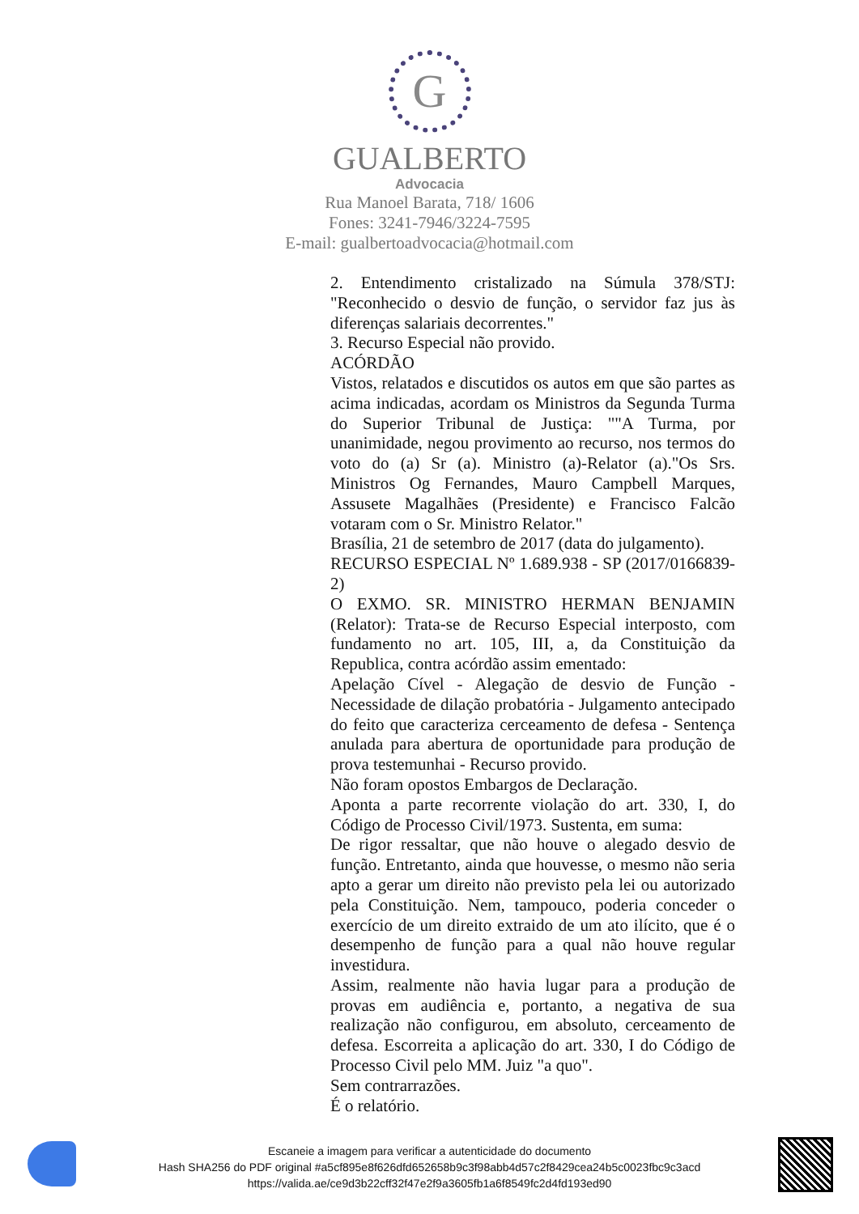G
GUALBERTO
Advocacia
Rua Manoel Barata, 718/ 1606
Fones: 3241-7946/3224-7595
E-mail: gualbertoadvocacia@hotmail.com
2. Entendimento cristalizado na Súmula 378/STJ: "Reconhecido o desvio de função, o servidor faz jus às diferenças salariais decorrentes."
3. Recurso Especial não provido.
ACÓRDÃO
Vistos, relatados e discutidos os autos em que são partes as acima indicadas, acordam os Ministros da Segunda Turma do Superior Tribunal de Justiça: ""A Turma, por unanimidade, negou provimento ao recurso, nos termos do voto do (a) Sr (a). Ministro (a)-Relator (a)."Os Srs. Ministros Og Fernandes, Mauro Campbell Marques, Assusete Magalhães (Presidente) e Francisco Falcão votaram com o Sr. Ministro Relator."
Brasília, 21 de setembro de 2017 (data do julgamento).
RECURSO ESPECIAL Nº 1.689.938 - SP (2017/0166839-2)
O EXMO. SR. MINISTRO HERMAN BENJAMIN (Relator): Trata-se de Recurso Especial interposto, com fundamento no art. 105, III, a, da Constituição da Republica, contra acórdão assim ementado:
Apelação Cível - Alegação de desvio de Função - Necessidade de dilação probatória - Julgamento antecipado do feito que caracteriza cerceamento de defesa - Sentença anulada para abertura de oportunidade para produção de prova testemunhai - Recurso provido.
Não foram opostos Embargos de Declaração.
Aponta a parte recorrente violação do art. 330, I, do Código de Processo Civil/1973. Sustenta, em suma:
De rigor ressaltar, que não houve o alegado desvio de função. Entretanto, ainda que houvesse, o mesmo não seria apto a gerar um direito não previsto pela lei ou autorizado pela Constituição. Nem, tampouco, poderia conceder o exercício de um direito extraido de um ato ilícito, que é o desempenho de função para a qual não houve regular investidura.
Assim, realmente não havia lugar para a produção de provas em audiência e, portanto, a negativa de sua realização não configurou, em absoluto, cerceamento de defesa. Escorreita a aplicação do art. 330, I do Código de Processo Civil pelo MM. Juiz "a quo".
Sem contrarrazões.
É o relatório.
Escaneie a imagem para verificar a autenticidade do documento
Hash SHA256 do PDF original #a5cf895e8f626dfd652658b9c3f98abb4d57c2f8429cea24b5c0023fbc9c3acd
https://valida.ae/ce9d3b22cff32f47e2f9a3605fb1a6f8549fc2d4fd193ed90